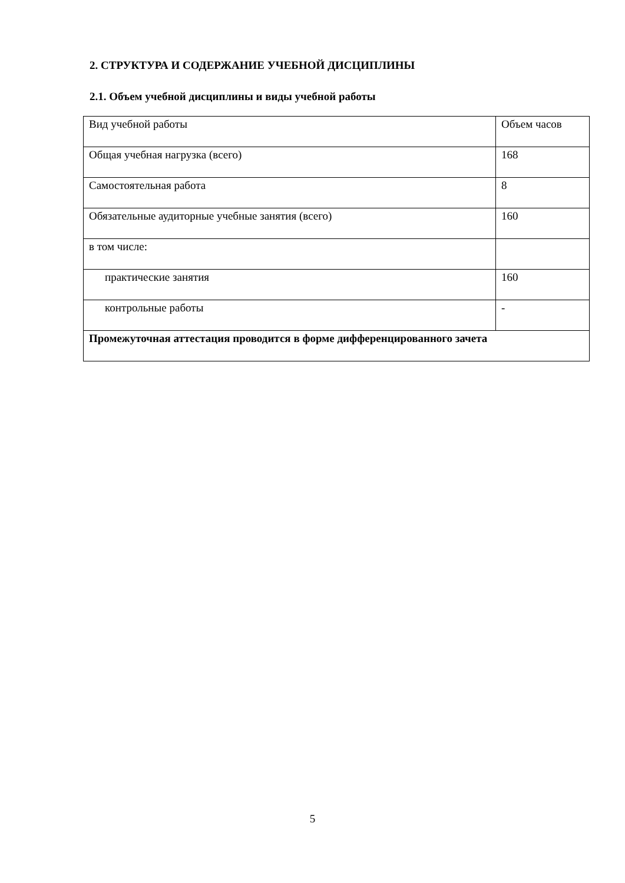2. СТРУКТУРА И СОДЕРЖАНИЕ УЧЕБНОЙ ДИСЦИПЛИНЫ
2.1. Объем учебной дисциплины и виды учебной работы
| Вид учебной работы | Объем часов |
| Общая учебная нагрузка (всего) | 168 |
| Самостоятельная работа | 8 |
| Обязательные аудиторные учебные занятия (всего) | 160 |
| в том числе: | |
| практические занятия | 160 |
| контрольные работы | - |
| Промежуточная аттестация проводится в форме дифференцированного зачета | |
5